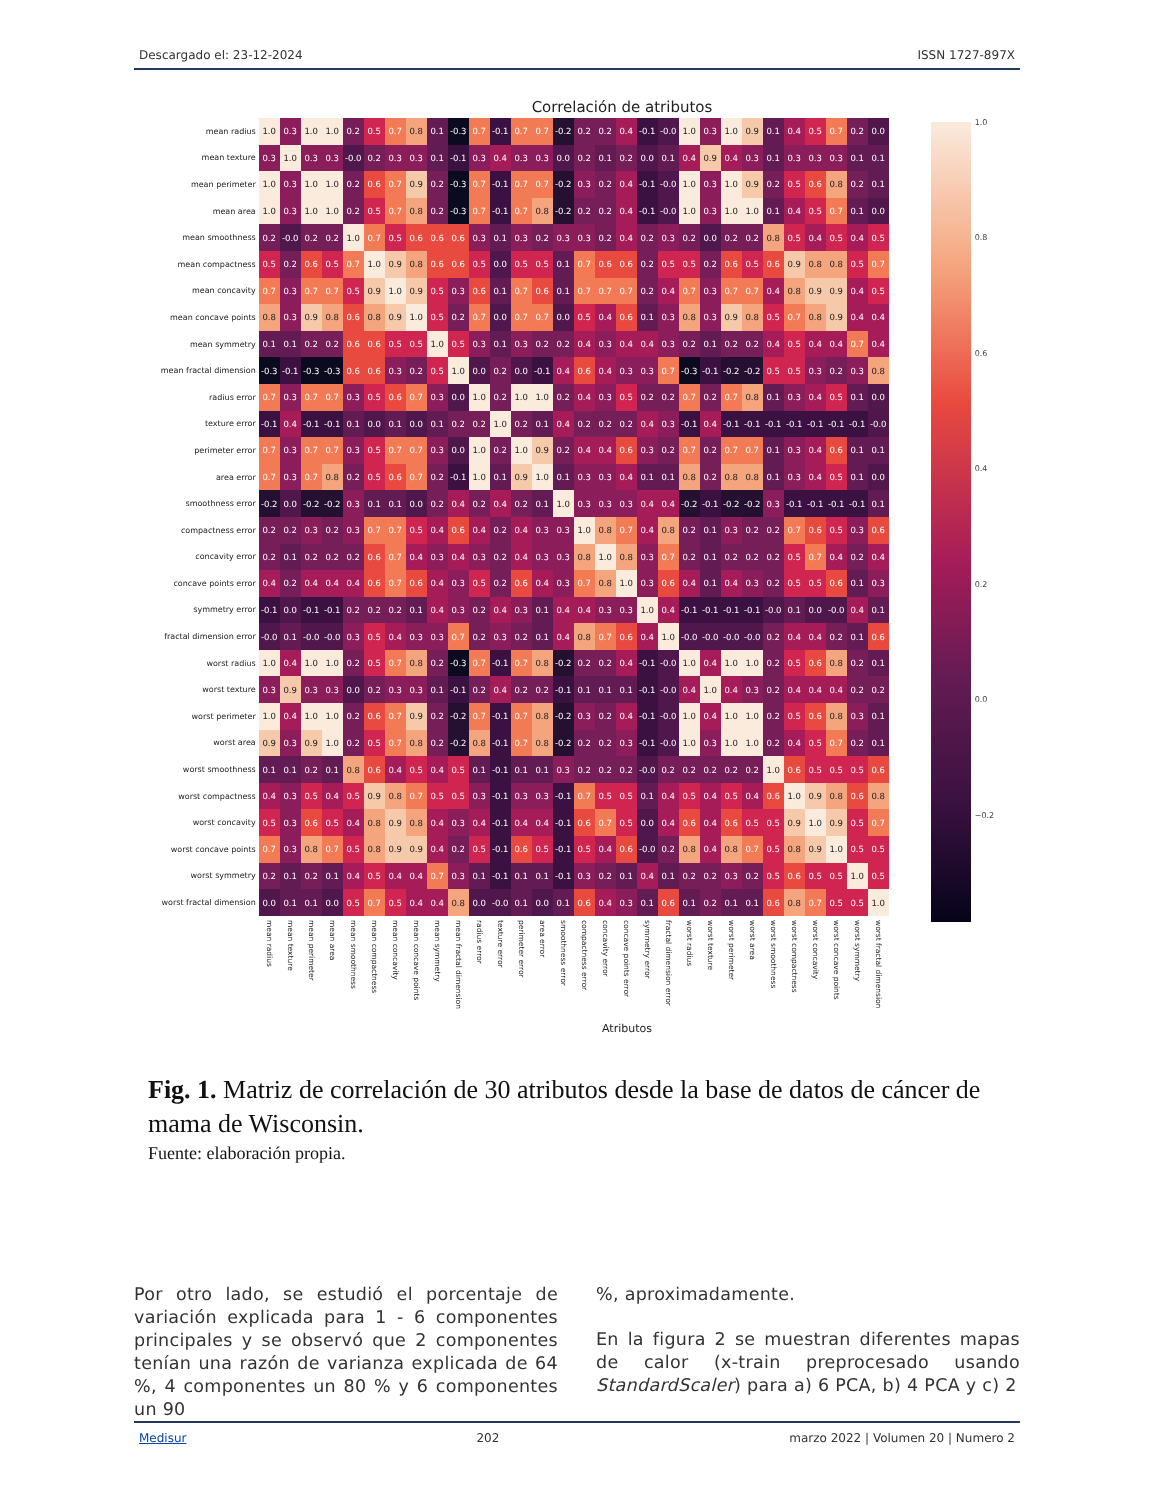Descargado el: 23-12-2024 ISSN 1727-897X
Correlación de atributos
| mean radius | 1.0 | 0.3 | 1.0 | 1.0 | 0.2 | 0.5 | 0.7 | 0.8 | 0.1 | -0.3 | 0.7 | -0.1 | 0.7 | 0.7 | -0.2 | 0.2 | 0.2 | 0.4 | -0.1 | -0.0 | 1.0 | 0.3 | 1.0 | 0.9 | 0.1 | 0.4 | 0.5 | 0.7 | 0.2 | 0.0 |
| mean texture | 0.3 | 1.0 | 0.3 | 0.3 | -0.0 | 0.2 | 0.3 | 0.3 | 0.1 | -0.1 | 0.3 | 0.4 | 0.3 | 0.3 | 0.0 | 0.2 | 0.1 | 0.2 | 0.0 | 0.1 | 0.4 | 0.9 | 0.4 | 0.3 | 0.1 | 0.3 | 0.3 | 0.3 | 0.1 | 0.1 |
| mean perimeter | 1.0 | 0.3 | 1.0 | 1.0 | 0.2 | 0.6 | 0.7 | 0.9 | 0.2 | -0.3 | 0.7 | -0.1 | 0.7 | 0.7 | -0.2 | 0.3 | 0.2 | 0.4 | -0.1 | -0.0 | 1.0 | 0.3 | 1.0 | 0.9 | 0.2 | 0.5 | 0.6 | 0.8 | 0.2 | 0.1 |
| mean area | 1.0 | 0.3 | 1.0 | 1.0 | 0.2 | 0.5 | 0.7 | 0.8 | 0.2 | -0.3 | 0.7 | -0.1 | 0.7 | 0.8 | -0.2 | 0.2 | 0.2 | 0.4 | -0.1 | -0.0 | 1.0 | 0.3 | 1.0 | 1.0 | 0.1 | 0.4 | 0.5 | 0.7 | 0.1 | 0.0 |
| mean smoothness | 0.2 | -0.0 | 0.2 | 0.2 | 1.0 | 0.7 | 0.5 | 0.6 | 0.6 | 0.6 | 0.3 | 0.1 | 0.3 | 0.2 | 0.3 | 0.3 | 0.2 | 0.4 | 0.2 | 0.3 | 0.2 | 0.0 | 0.2 | 0.2 | 0.8 | 0.5 | 0.4 | 0.5 | 0.4 | 0.5 |
| mean compactness | 0.5 | 0.2 | 0.6 | 0.5 | 0.7 | 1.0 | 0.9 | 0.8 | 0.6 | 0.6 | 0.5 | 0.0 | 0.5 | 0.5 | 0.1 | 0.7 | 0.6 | 0.6 | 0.2 | 0.5 | 0.5 | 0.2 | 0.6 | 0.5 | 0.6 | 0.9 | 0.8 | 0.8 | 0.5 | 0.7 |
| mean concavity | 0.7 | 0.3 | 0.7 | 0.7 | 0.5 | 0.9 | 1.0 | 0.9 | 0.5 | 0.3 | 0.6 | 0.1 | 0.7 | 0.6 | 0.1 | 0.7 | 0.7 | 0.7 | 0.2 | 0.4 | 0.7 | 0.3 | 0.7 | 0.7 | 0.4 | 0.8 | 0.9 | 0.9 | 0.4 | 0.5 |
| mean concave points | 0.8 | 0.3 | 0.9 | 0.8 | 0.6 | 0.8 | 0.9 | 1.0 | 0.5 | 0.2 | 0.7 | 0.0 | 0.7 | 0.7 | 0.0 | 0.5 | 0.4 | 0.6 | 0.1 | 0.3 | 0.8 | 0.3 | 0.9 | 0.8 | 0.5 | 0.7 | 0.8 | 0.9 | 0.4 | 0.4 |
| mean symmetry | 0.1 | 0.1 | 0.2 | 0.2 | 0.6 | 0.6 | 0.5 | 0.5 | 1.0 | 0.5 | 0.3 | 0.1 | 0.3 | 0.2 | 0.2 | 0.4 | 0.3 | 0.4 | 0.4 | 0.3 | 0.2 | 0.1 | 0.2 | 0.2 | 0.4 | 0.5 | 0.4 | 0.4 | 0.7 | 0.4 |
| mean fractal dimension | -0.3 | -0.1 | -0.3 | -0.3 | 0.6 | 0.6 | 0.3 | 0.2 | 0.5 | 1.0 | 0.0 | 0.2 | 0.0 | -0.1 | 0.4 | 0.6 | 0.4 | 0.3 | 0.3 | 0.7 | -0.3 | -0.1 | -0.2 | -0.2 | 0.5 | 0.5 | 0.3 | 0.2 | 0.3 | 0.8 |
| radius error | 0.7 | 0.3 | 0.7 | 0.7 | 0.3 | 0.5 | 0.6 | 0.7 | 0.3 | 0.0 | 1.0 | 0.2 | 1.0 | 1.0 | 0.2 | 0.4 | 0.3 | 0.5 | 0.2 | 0.2 | 0.7 | 0.2 | 0.7 | 0.8 | 0.1 | 0.3 | 0.4 | 0.5 | 0.1 | 0.0 |
| texture error | -0.1 | 0.4 | -0.1 | -0.1 | 0.1 | 0.0 | 0.1 | 0.0 | 0.1 | 0.2 | 0.2 | 1.0 | 0.2 | 0.1 | 0.4 | 0.2 | 0.2 | 0.2 | 0.4 | 0.3 | -0.1 | 0.4 | -0.1 | -0.1 | -0.1 | -0.1 | -0.1 | -0.1 | -0.1 | -0.0 |
| perimeter error | 0.7 | 0.3 | 0.7 | 0.7 | 0.3 | 0.5 | 0.7 | 0.7 | 0.3 | 0.0 | 1.0 | 0.2 | 1.0 | 0.9 | 0.2 | 0.4 | 0.4 | 0.6 | 0.3 | 0.2 | 0.7 | 0.2 | 0.7 | 0.7 | 0.1 | 0.3 | 0.4 | 0.6 | 0.1 | 0.1 |
| area error | 0.7 | 0.3 | 0.7 | 0.8 | 0.2 | 0.5 | 0.6 | 0.7 | 0.2 | -0.1 | 1.0 | 0.1 | 0.9 | 1.0 | 0.1 | 0.3 | 0.3 | 0.4 | 0.1 | 0.1 | 0.8 | 0.2 | 0.8 | 0.8 | 0.1 | 0.3 | 0.4 | 0.5 | 0.1 | 0.0 |
| smoothness error | -0.2 | 0.0 | -0.2 | -0.2 | 0.3 | 0.1 | 0.1 | 0.0 | 0.2 | 0.4 | 0.2 | 0.4 | 0.2 | 0.1 | 1.0 | 0.3 | 0.3 | 0.3 | 0.4 | 0.4 | -0.2 | -0.1 | -0.2 | -0.2 | 0.3 | -0.1 | -0.1 | -0.1 | -0.1 | 0.1 |
| compactness error | 0.2 | 0.2 | 0.3 | 0.2 | 0.3 | 0.7 | 0.7 | 0.5 | 0.4 | 0.6 | 0.4 | 0.2 | 0.4 | 0.3 | 0.3 | 1.0 | 0.8 | 0.7 | 0.4 | 0.8 | 0.2 | 0.1 | 0.3 | 0.2 | 0.2 | 0.7 | 0.6 | 0.5 | 0.3 | 0.6 |
| concavity error | 0.2 | 0.1 | 0.2 | 0.2 | 0.2 | 0.6 | 0.7 | 0.4 | 0.3 | 0.4 | 0.3 | 0.2 | 0.4 | 0.3 | 0.3 | 0.8 | 1.0 | 0.8 | 0.3 | 0.7 | 0.2 | 0.1 | 0.2 | 0.2 | 0.2 | 0.5 | 0.7 | 0.4 | 0.2 | 0.4 |
| concave points error | 0.4 | 0.2 | 0.4 | 0.4 | 0.4 | 0.6 | 0.7 | 0.6 | 0.4 | 0.3 | 0.5 | 0.2 | 0.6 | 0.4 | 0.3 | 0.7 | 0.8 | 1.0 | 0.3 | 0.6 | 0.4 | 0.1 | 0.4 | 0.3 | 0.2 | 0.5 | 0.5 | 0.6 | 0.1 | 0.3 |
| symmetry error | -0.1 | 0.0 | -0.1 | -0.1 | 0.2 | 0.2 | 0.2 | 0.1 | 0.4 | 0.3 | 0.2 | 0.4 | 0.3 | 0.1 | 0.4 | 0.4 | 0.3 | 0.3 | 1.0 | 0.4 | -0.1 | -0.1 | -0.1 | -0.1 | -0.0 | 0.1 | 0.0 | -0.0 | 0.4 | 0.1 |
| fractal dimension error | -0.0 | 0.1 | -0.0 | -0.0 | 0.3 | 0.5 | 0.4 | 0.3 | 0.3 | 0.7 | 0.2 | 0.3 | 0.2 | 0.1 | 0.4 | 0.8 | 0.7 | 0.6 | 0.4 | 1.0 | -0.0 | -0.0 | -0.0 | -0.0 | 0.2 | 0.4 | 0.4 | 0.2 | 0.1 | 0.6 |
| worst radius | 1.0 | 0.4 | 1.0 | 1.0 | 0.2 | 0.5 | 0.7 | 0.8 | 0.2 | -0.3 | 0.7 | -0.1 | 0.7 | 0.8 | -0.2 | 0.2 | 0.2 | 0.4 | -0.1 | -0.0 | 1.0 | 0.4 | 1.0 | 1.0 | 0.2 | 0.5 | 0.6 | 0.8 | 0.2 | 0.1 |
| worst texture | 0.3 | 0.9 | 0.3 | 0.3 | 0.0 | 0.2 | 0.3 | 0.3 | 0.1 | -0.1 | 0.2 | 0.4 | 0.2 | 0.2 | -0.1 | 0.1 | 0.1 | 0.1 | -0.1 | -0.0 | 0.4 | 1.0 | 0.4 | 0.3 | 0.2 | 0.4 | 0.4 | 0.4 | 0.2 | 0.2 |
| worst perimeter | 1.0 | 0.4 | 1.0 | 1.0 | 0.2 | 0.6 | 0.7 | 0.9 | 0.2 | -0.2 | 0.7 | -0.1 | 0.7 | 0.8 | -0.2 | 0.3 | 0.2 | 0.4 | -0.1 | -0.0 | 1.0 | 0.4 | 1.0 | 1.0 | 0.2 | 0.5 | 0.6 | 0.8 | 0.3 | 0.1 |
| worst area | 0.9 | 0.3 | 0.9 | 1.0 | 0.2 | 0.5 | 0.7 | 0.8 | 0.2 | -0.2 | 0.8 | -0.1 | 0.7 | 0.8 | -0.2 | 0.2 | 0.2 | 0.3 | -0.1 | -0.0 | 1.0 | 0.3 | 1.0 | 1.0 | 0.2 | 0.4 | 0.5 | 0.7 | 0.2 | 0.1 |
| worst smoothness | 0.1 | 0.1 | 0.2 | 0.1 | 0.8 | 0.6 | 0.4 | 0.5 | 0.4 | 0.5 | 0.1 | -0.1 | 0.1 | 0.1 | 0.3 | 0.2 | 0.2 | 0.2 | -0.0 | 0.2 | 0.2 | 0.2 | 0.2 | 0.2 | 1.0 | 0.6 | 0.5 | 0.5 | 0.5 | 0.6 |
| worst compactness | 0.4 | 0.3 | 0.5 | 0.4 | 0.5 | 0.9 | 0.8 | 0.7 | 0.5 | 0.5 | 0.3 | -0.1 | 0.3 | 0.3 | -0.1 | 0.7 | 0.5 | 0.5 | 0.1 | 0.4 | 0.5 | 0.4 | 0.5 | 0.4 | 0.6 | 1.0 | 0.9 | 0.8 | 0.6 | 0.8 |
| worst concavity | 0.5 | 0.3 | 0.6 | 0.5 | 0.4 | 0.8 | 0.9 | 0.8 | 0.4 | 0.3 | 0.4 | -0.1 | 0.4 | 0.4 | -0.1 | 0.6 | 0.7 | 0.5 | 0.0 | 0.4 | 0.6 | 0.4 | 0.6 | 0.5 | 0.5 | 0.9 | 1.0 | 0.9 | 0.5 | 0.7 |
| worst concave points | 0.7 | 0.3 | 0.8 | 0.7 | 0.5 | 0.8 | 0.9 | 0.9 | 0.4 | 0.2 | 0.5 | -0.1 | 0.6 | 0.5 | -0.1 | 0.5 | 0.4 | 0.6 | -0.0 | 0.2 | 0.8 | 0.4 | 0.8 | 0.7 | 0.5 | 0.8 | 0.9 | 1.0 | 0.5 | 0.5 |
| worst symmetry | 0.2 | 0.1 | 0.2 | 0.1 | 0.4 | 0.5 | 0.4 | 0.4 | 0.7 | 0.3 | 0.1 | -0.1 | 0.1 | 0.1 | -0.1 | 0.3 | 0.2 | 0.1 | 0.4 | 0.1 | 0.2 | 0.2 | 0.3 | 0.2 | 0.5 | 0.6 | 0.5 | 0.5 | 1.0 | 0.5 |
| worst fractal dimension | 0.0 | 0.1 | 0.1 | 0.0 | 0.5 | 0.7 | 0.5 | 0.4 | 0.4 | 0.8 | 0.0 | -0.0 | 0.1 | 0.0 | 0.1 | 0.6 | 0.4 | 0.3 | 0.1 | 0.6 | 0.1 | 0.2 | 0.1 | 0.1 | 0.6 | 0.8 | 0.7 | 0.5 | 0.5 | 1.0 |
| | mean radius | mean texture | mean perimeter | mean area | mean smoothness | mean compactness | mean concavity | mean concave points | mean symmetry | mean fractal dimension | radius error | texture error | perimeter error | area error | smoothness error | compactness error | concavity error | concave points error | symmetry error | fractal dimension error | worst radius | worst texture | worst perimeter | worst area | worst smoothness | worst compactness | worst concavity | worst concave points | worst symmetry | worst fractal dimension |
1.0
0.8
0.6
0.4
0.2
0.0
−0.2
Atributos
Fig. 1. Matriz de correlación de 30 atributos desde la base de datos de cáncer de mama de Wisconsin.
Fuente: elaboración propia.
Por otro lado, se estudió el porcentaje de variación explicada para 1 - 6 componentes principales y se observó que 2 componentes tenían una razón de varianza explicada de 64 %, 4 componentes un 80 % y 6 componentes un 90
%, aproximadamente.
En la figura 2 se muestran diferentes mapas de calor (x-train preprocesado usando StandardScaler) para a) 6 PCA, b) 4 PCA y c) 2
Medisur 202 marzo 2022 | Volumen 20 | Numero 2